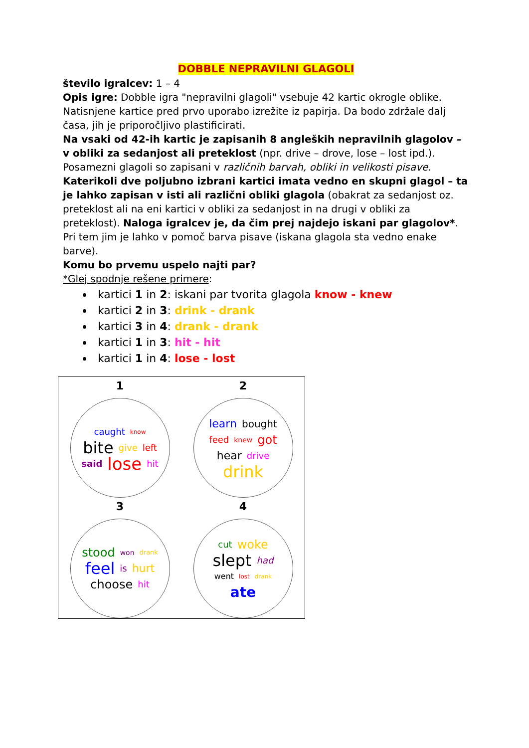DOBBLE NEPRAVILNI GLAGOLI
število igralcev: 1 – 4
Opis igre: Dobble igra "nepravilni glagoli" vsebuje 42 kartic okrogle oblike. Natisnjene kartice pred prvo uporabo izrežite iz papirja. Da bodo zdržale dalj časa, jih je priporočljivo plastificirati.
Na vsaki od 42-ih kartic je zapisanih 8 angleških nepravilnih glagolov – v obliki za sedanjost ali preteklost (npr. drive – drove, lose – lost ipd.). Posamezni glagoli so zapisani v različnih barvah, obliki in velikosti pisave.
Katerikoli dve poljubno izbrani kartici imata vedno en skupni glagol – ta je lahko zapisan v isti ali različni obliki glagola (obakrat za sedanjost oz. preteklost ali na eni kartici v obliki za sedanjost in na drugi v obliki za preteklost). Naloga igralcev je, da čim prej najdejo iskani par glagolov*. Pri tem jim je lahko v pomoč barva pisave (iskana glagola sta vedno enake barve).
Komu bo prvemu uspelo najti par?
*Glej spodnje rešene primere:
kartici 1 in 2: iskani par tvorita glagola know - knew
kartici 2 in 3: drink - drank
kartici 3 in 4: drank - drank
kartici 1 in 3: hit - hit
kartici 1 in 4: lose - lost
1
caught know bite give left said lose hit
2
learn bought feed knew got hear drive drink
3
stood won drank feel is hurt choose hit
4
cut woke slept had went lost drank ate